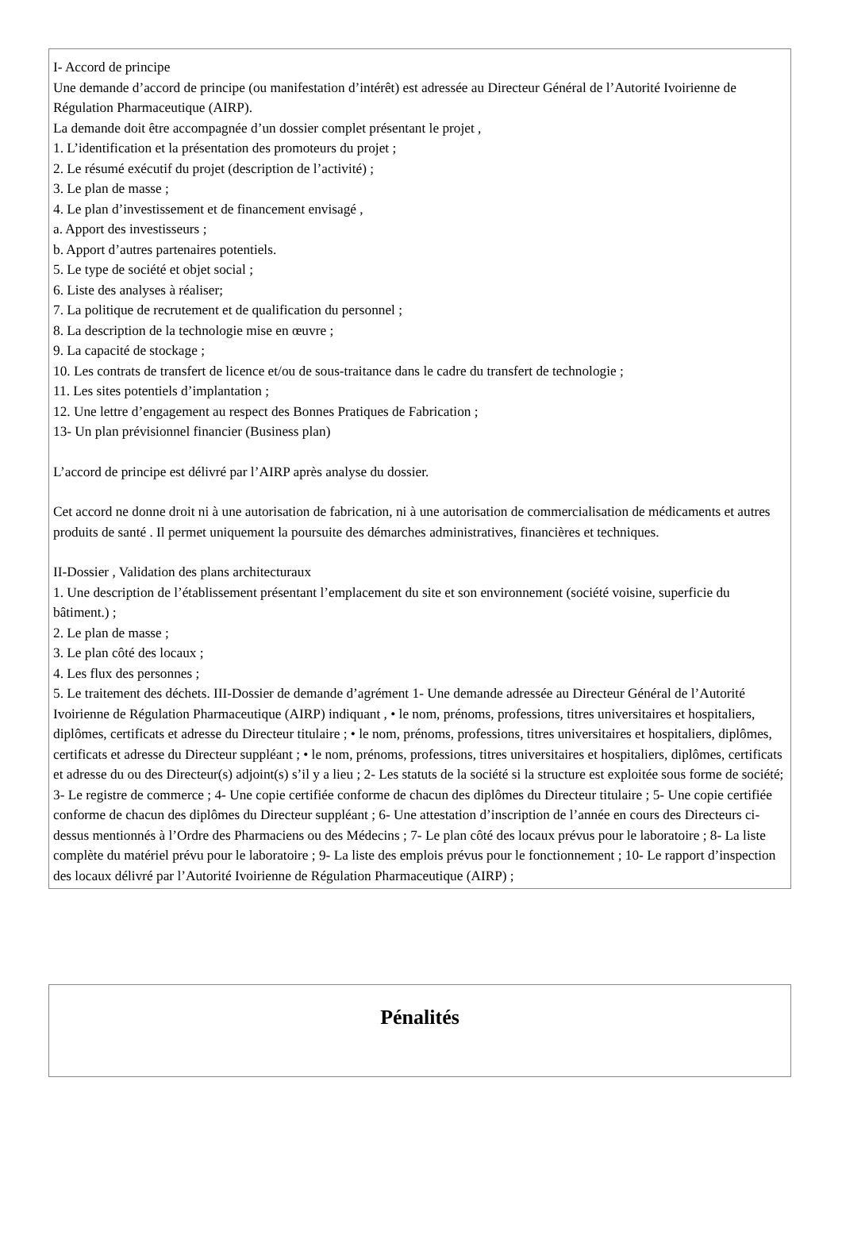I- Accord de principe
Une demande d’accord de principe (ou manifestation d’intérêt) est adressée au Directeur Général de l’Autorité Ivoirienne de Régulation Pharmaceutique (AIRP).
La demande doit être accompagnée d’un dossier complet présentant le projet ,
1. L’identification et la présentation des promoteurs du projet ;
2. Le résumé exécutif du projet (description de l’activité) ;
3. Le plan de masse ;
4. Le plan d’investissement et de financement envisagé ,
a. Apport des investisseurs ;
b. Apport d’autres partenaires potentiels.
5. Le type de société et objet social ;
6. Liste des analyses à réaliser;
7. La politique de recrutement et de qualification du personnel ;
8. La description de la technologie mise en œuvre ;
9. La capacité de stockage ;
10. Les contrats de transfert de licence et/ou de sous-traitance dans le cadre du transfert de technologie ;
11. Les sites potentiels d’implantation ;
12. Une lettre d’engagement au respect des Bonnes Pratiques de Fabrication ;
13- Un plan prévisionnel financier (Business plan)
L’accord de principe est délivré par l’AIRP après analyse du dossier.
Cet accord ne donne droit ni à une autorisation de fabrication, ni à une autorisation de commercialisation de médicaments et autres produits de santé . Il permet uniquement la poursuite des démarches administratives, financières et techniques.
II-Dossier , Validation des plans architecturaux
1. Une description de l’établissement présentant l’emplacement du site et son environnement (société voisine, superficie du bâtiment.) ;
2. Le plan de masse ;
3. Le plan côté des locaux ;
4. Les flux des personnes ;
5. Le traitement des déchets. III-Dossier de demande d’agrément 1- Une demande adressée au Directeur Général de l’Autorité Ivoirienne de Régulation Pharmaceutique (AIRP) indiquant , • le nom, prénoms, professions, titres universitaires et hospitaliers, diplômes, certificats et adresse du Directeur titulaire ; • le nom, prénoms, professions, titres universitaires et hospitaliers, diplômes, certificats et adresse du Directeur suppléant ; • le nom, prénoms, professions, titres universitaires et hospitaliers, diplômes, certificats et adresse du ou des Directeur(s) adjoint(s) s’il y a lieu ; 2- Les statuts de la société si la structure est exploitée sous forme de société; 3- Le registre de commerce ; 4- Une copie certifiée conforme de chacun des diplômes du Directeur titulaire ; 5- Une copie certifiée conforme de chacun des diplômes du Directeur suppléant ; 6- Une attestation d’inscription de l’année en cours des Directeurs ci-dessus mentionnés à l’Ordre des Pharmaciens ou des Médecins ; 7- Le plan côté des locaux prévus pour le laboratoire ; 8- La liste complète du matériel prévu pour le laboratoire ; 9- La liste des emplois prévus pour le fonctionnement ; 10- Le rapport d’inspection des locaux délivré par l’Autorité Ivoirienne de Régulation Pharmaceutique (AIRP) ;
Pénalités